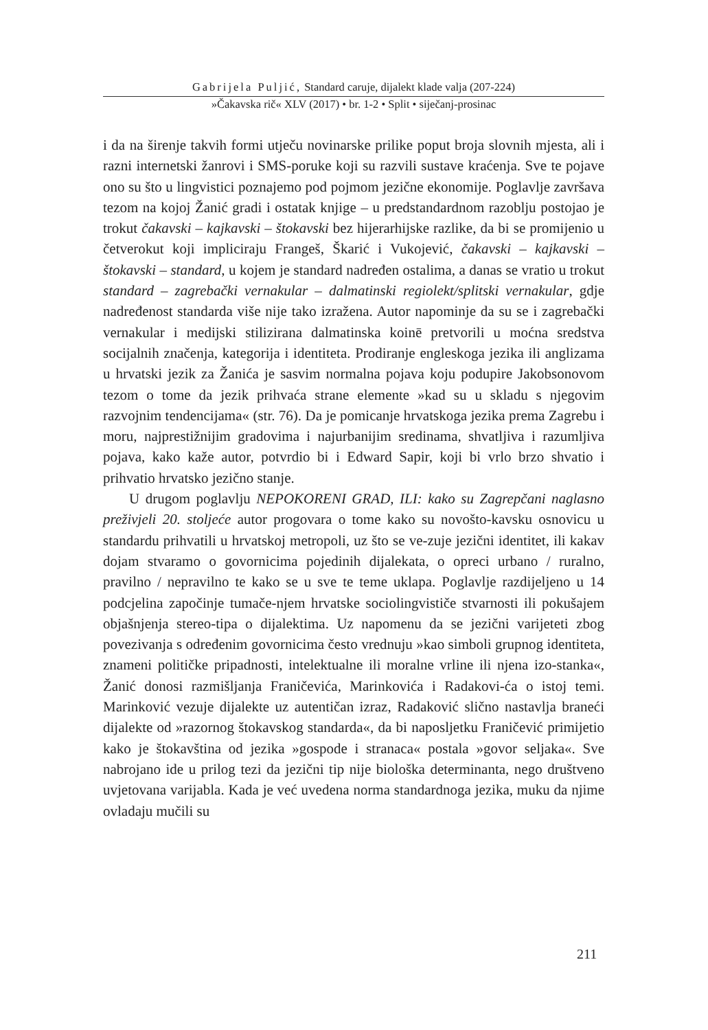Gabrijela Puljić, Standard caruje, dijalekt klade valja (207-224)
»Čakavska rič« XLV (2017) • br. 1-2 • Split • siječanj-prosinac
i da na širenje takvih formi utječu novinarske prilike poput broja slovnih mjesta, ali i razni internetski žanrovi i SMS-poruke koji su razvili sustave kraćenja. Sve te pojave ono su što u lingvistici poznajemo pod pojmom jezične ekonomije. Poglavlje završava tezom na kojoj Žanić gradi i ostatak knjige – u predstandardnom razoblju postojao je trokut čakavski – kajkavski – štokavski bez hijerarhijske razlike, da bi se promijenio u četverokut koji impliciraju Frangeš, Škarić i Vukojević, čakavski – kajkavski – štokavski – standard, u kojem je standard nadređen ostalima, a danas se vratio u trokut standard – zagrebački vernakular – dalmatinski regiolekt/splitski vernakular, gdje nadređenost standarda više nije tako izražena. Autor napominje da su se i zagrebački vernakular i medijski stilizirana dalmatinska koinē pretvorili u moćna sredstva socijalnih značenja, kategorija i identiteta. Prodiranje engleskoga jezika ili anglizama u hrvatski jezik za Žanića je sasvim normalna pojava koju podupire Jakobsonovom tezom o tome da jezik prihvaća strane elemente »kad su u skladu s njegovim razvojnim tendencijama« (str. 76). Da je pomicanje hrvatskoga jezika prema Zagrebu i moru, najprestižnijim gradovima i najurbanijim sredinama, shvatljiva i razumljiva pojava, kako kaže autor, potvrdio bi i Edward Sapir, koji bi vrlo brzo shvatio i prihvatio hrvatsko jezično stanje.
U drugom poglavlju NEPOKORENI GRAD, ILI: kako su Zagrepčani naglasno preživjeli 20. stoljeće autor progovara o tome kako su novošto-kavsku osnovicu u standardu prihvatili u hrvatskoj metropoli, uz što se ve-zuje jezični identitet, ili kakav dojam stvaramo o govornicima pojedinih dijalekata, o opreci urbano / ruralno, pravilno / nepravilno te kako se u sve te teme uklapa. Poglavlje razdijeljeno u 14 podcjelina započinje tumače-njem hrvatske sociolingvističe stvarnosti ili pokušajem objašnjenja stereo-tipa o dijalektima. Uz napomenu da se jezični varijeteti zbog povezivanja s određenim govornicima često vrednuju »kao simboli grupnog identiteta, znameni političke pripadnosti, intelektualne ili moralne vrline ili njena izo-stanka«, Žanić donosi razmišljanja Franičevića, Marinkovića i Radakovi-ća o istoj temi. Marinković vezuje dijalekte uz autentičan izraz, Radaković slično nastavlja braneći dijalekte od »razornog štokavskog standarda«, da bi naposljetku Franičević primijetio kako je štokavština od jezika »gospode i stranaca« postala »govor seljaka«. Sve nabrojano ide u prilog tezi da jezični tip nije biološka determinanta, nego društveno uvjetovana varijabla. Kada je već uvedena norma standardnoga jezika, muku da njime ovladaju mučili su
211